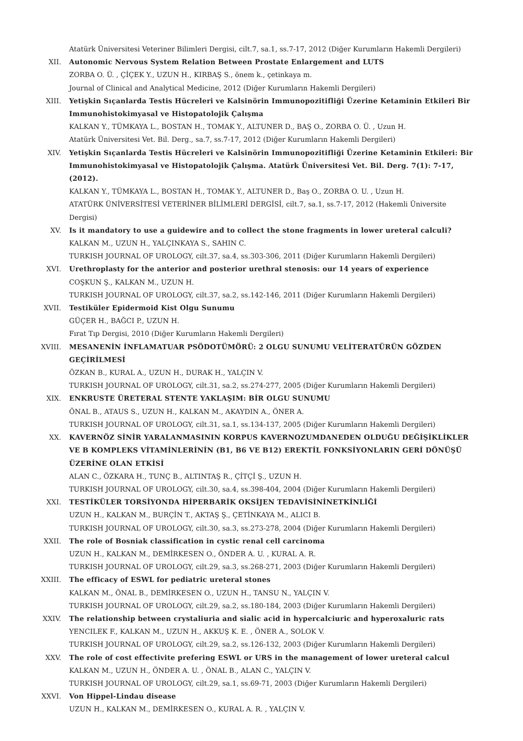Atatürk Üniversitesi Veteriner Bilimleri Dergisi, cilt.7, sa.1, ss.7-17, 2012 (Diğer Kurumların Hakemli Dergileri)
XII. Autonomic Nervous System Relation Between Prostate Enlargement and LUTS
ZORBA O. Ü. , ÇİÇEK Y., UZUN H., KIRBAŞ S., önem k., çetinkaya m.
Journal of Clinical and Analytical Medicine, 2012 (Diğer Kurumların Hakemli Dergileri)
XIII. Yetişkin Sıçanlarda Testis Hücreleri ve Kalsinörin Immunopozitifliği Üzerine Ketaminin Etkileri Bir Immunohistokimyasal ve Histopatolojik Çalışma
KALKAN Y., TÜMKAYA L., BOSTAN H., TOMAK Y., ALTUNER D., BAŞ O., ZORBA O. Ü. , Uzun H.
Atatürk Üniversitesi Vet. Bil. Derg., sa.7, ss.7-17, 2012 (Diğer Kurumların Hakemli Dergileri)
XIV. Yetişkin Sıçanlarda Testis Hücreleri ve Kalsinörin Immunopozitifliği Üzerine Ketaminin Etkileri: Bir Immunohistokimyasal ve Histopatolojik Çalışma. Atatürk Üniversitesi Vet. Bil. Derg. 7(1): 7-17, (2012).
KALKAN Y., TÜMKAYA L., BOSTAN H., TOMAK Y., ALTUNER D., Baş O., ZORBA O. U. , Uzun H.
ATATÜRK ÜNİVERSİTESİ VETERİNER BİLİMLERİ DERGİSİ, cilt.7, sa.1, ss.7-17, 2012 (Hakemli Üniversite Dergisi)
XV. Is it mandatory to use a guidewire and to collect the stone fragments in lower ureteral calculi?
KALKAN M., UZUN H., YALÇINKAYA S., SAHIN C.
TURKISH JOURNAL OF UROLOGY, cilt.37, sa.4, ss.303-306, 2011 (Diğer Kurumların Hakemli Dergileri)
XVI. Urethroplasty for the anterior and posterior urethral stenosis: our 14 years of experience
COŞKUN Ş., KALKAN M., UZUN H.
TURKISH JOURNAL OF UROLOGY, cilt.37, sa.2, ss.142-146, 2011 (Diğer Kurumların Hakemli Dergileri)
XVII. Testiküler Epidermoid Kist Olgu Sunumu
GÜÇER H., BAĞCI P., UZUN H.
Fırat Tıp Dergisi, 2010 (Diğer Kurumların Hakemli Dergileri)
XVIII. MESANENİN İNFLAMATUAR PSÖDOTÜMÖRÜ: 2 OLGU SUNUMU VELİTERATÜRÜN GÖZDEN GEÇİRİLMESİ
ÖZKAN B., KURAL A., UZUN H., DURAK H., YALÇIN V.
TURKISH JOURNAL OF UROLOGY, cilt.31, sa.2, ss.274-277, 2005 (Diğer Kurumların Hakemli Dergileri)
XIX. ENKRUSTE ÜRETERAL STENTE YAKLAŞIM: BİR OLGU SUNUMU
ÖNAL B., ATAUS S., UZUN H., KALKAN M., AKAYDIN A., ÖNER A.
TURKISH JOURNAL OF UROLOGY, cilt.31, sa.1, ss.134-137, 2005 (Diğer Kurumların Hakemli Dergileri)
XX. KAVERNÖZ SİNİR YARALANMASININ KORPUS KAVERNOZUMDANEDEN OLDUĞU DEĞİŞİKLİKLER VE B KOMPLEKS VİTAMİNLERİNİN (B1, B6 VE B12) EREKTİL FONKSİYONLARIN GERİ DÖNÜŞÜ ÜZERİNE OLAN ETKİSİ
ALAN C., ÖZKARA H., TUNÇ B., ALTINTAŞ R., ÇİTÇİ Ş., UZUN H.
TURKISH JOURNAL OF UROLOGY, cilt.30, sa.4, ss.398-404, 2004 (Diğer Kurumların Hakemli Dergileri)
XXI. TESTİKÜLER TORSİYONDA HİPERBARİK OKSİJEN TEDAVİSİNİNETKİNLİĞİ
UZUN H., KALKAN M., BURÇİN T., AKTAŞ Ş., ÇETİNKAYA M., ALICI B.
TURKISH JOURNAL OF UROLOGY, cilt.30, sa.3, ss.273-278, 2004 (Diğer Kurumların Hakemli Dergileri)
XXII. The role of Bosniak classification in cystic renal cell carcinoma
UZUN H., KALKAN M., DEMİRKESEN O., ÖNDER A. U. , KURAL A. R.
TURKISH JOURNAL OF UROLOGY, cilt.29, sa.3, ss.268-271, 2003 (Diğer Kurumların Hakemli Dergileri)
XXIII. The efficacy of ESWL for pediatric ureteral stones
KALKAN M., ÖNAL B., DEMİRKESEN O., UZUN H., TANSU N., YALÇIN V.
TURKISH JOURNAL OF UROLOGY, cilt.29, sa.2, ss.180-184, 2003 (Diğer Kurumların Hakemli Dergileri)
XXIV. The relationship between crystaliuria and sialic acid in hypercalciuric and hyperoxaluric rats
YENCILEK F., KALKAN M., UZUN H., AKKUŞ K. E. , ÖNER A., SOLOK V.
TURKISH JOURNAL OF UROLOGY, cilt.29, sa.2, ss.126-132, 2003 (Diğer Kurumların Hakemli Dergileri)
XXV. The role of cost effectivite prefering ESWL or URS in the management of lower ureteral calcul
KALKAN M., UZUN H., ÖNDER A. U. , ÖNAL B., ALAN C., YALÇIN V.
TURKISH JOURNAL OF UROLOGY, cilt.29, sa.1, ss.69-71, 2003 (Diğer Kurumların Hakemli Dergileri)
XXVI. Von Hippel-Lindau disease
UZUN H., KALKAN M., DEMİRKESEN O., KURAL A. R. , YALÇIN V.